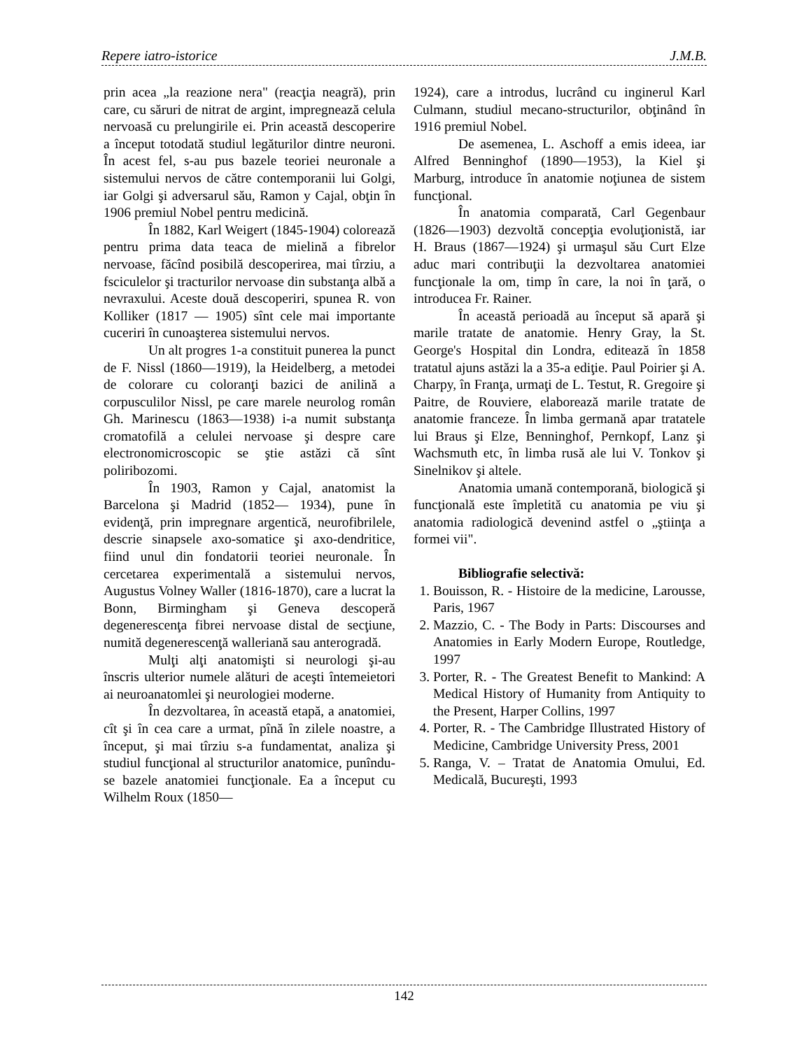Repere iatro-istorice J.M.B.
prin acea „la reazione nera" (reacţia neagră), prin care, cu săruri de nitrat de argint, impregnează celula nervoasă cu prelungirile ei. Prin această descoperire a început totodată studiul legăturilor dintre neuroni. În acest fel, s-au pus bazele teoriei neuronale a sistemului nervos de către contemporanii lui Golgi, iar Golgi şi adversarul său, Ramon y Cajal, obţin în 1906 premiul Nobel pentru medicină.
În 1882, Karl Weigert (1845-1904) colorează pentru prima data teaca de mielină a fibrelor nervoase, făcînd posibilă descoperirea, mai tîrziu, a fsciculelor şi tracturilor nervoase din substanţa albă a nevraxului. Aceste două descoperiri, spunea R. von Kolliker (1817 — 1905) sînt cele mai importante cuceriri în cunoaşterea sistemului nervos.
Un alt progres 1-a constituit punerea la punct de F. Nissl (1860—1919), la Heidelberg, a metodei de colorare cu coloranţi bazici de anilină a corpusculilor Nissl, pe care marele neurolog român Gh. Marinescu (1863—1938) i-a numit substanţa cromatofilă a celulei nervoase şi despre care electronomicroscopic se ştie astăzi că sînt poliribozomi.
În 1903, Ramon y Cajal, anatomist la Barcelona şi Madrid (1852— 1934), pune în evidenţă, prin impregnare argentică, neurofibrilele, descrie sinapsele axo-somatice şi axo-dendritice, fiind unul din fondatorii teoriei neuronale. În cercetarea experimentală a sistemului nervos, Augustus Volney Waller (1816-1870), care a lucrat la Bonn, Birmingham şi Geneva descoperă degenerescenţa fibrei nervoase distal de secţiune, numită degenerescenţă walleriană sau anterogradă.
Mulţi alţi anatomişti si neurologi şi-au înscris ulterior numele alături de aceşti întemeietori ai neuroanatomlei şi neurologiei moderne.
În dezvoltarea, în această etapă, a anatomiei, cît şi în cea care a urmat, pînă în zilele noastre, a început, şi mai tîrziu s-a fundamentat, analiza şi studiul funcţional al structurilor anatomice, punîndu-se bazele anatomiei funcţionale. Ea a început cu Wilhelm Roux (1850—
1924), care a introdus, lucrând cu inginerul Karl Culmann, studiul mecano-structurilor, obţinând în 1916 premiul Nobel.
De asemenea, L. Aschoff a emis ideea, iar Alfred Benninghof (1890—1953), la Kiel şi Marburg, introduce în anatomie noţiunea de sistem funcţional.
În anatomia comparată, Carl Gegenbaur (1826—1903) dezvoltă concepţia evoluţionistă, iar H. Braus (1867—1924) şi urmaşul său Curt Elze aduc mari contribuţii la dezvoltarea anatomiei funcţionale la om, timp în care, la noi în ţară, o introducea Fr. Rainer.
În această perioadă au început să apară şi marile tratate de anatomie. Henry Gray, la St. George's Hospital din Londra, editează în 1858 tratatul ajuns astăzi la a 35-a ediţie. Paul Poirier şi A. Charpy, în Franţa, urmaţi de L. Testut, R. Gregoire şi Paitre, de Rouviere, elaborează marile tratate de anatomie franceze. În limba germană apar tratatele lui Braus şi Elze, Benninghof, Pernkopf, Lanz şi Wachsmuth etc, în limba rusă ale lui V. Tonkov şi Sinelnikov şi altele.
Anatomia umană contemporană, biologică şi funcţională este împletită cu anatomia pe viu şi anatomia radiologică devenind astfel o „ştiinţa a formei vii".
Bibliografie selectivă:
1. Bouisson, R. - Histoire de la medicine, Larousse, Paris, 1967
2. Mazzio, C. - The Body in Parts: Discourses and Anatomies in Early Modern Europe, Routledge, 1997
3. Porter, R. - The Greatest Benefit to Mankind: A Medical History of Humanity from Antiquity to the Present, Harper Collins, 1997
4. Porter, R. - The Cambridge Illustrated History of Medicine, Cambridge University Press, 2001
5. Ranga, V. – Tratat de Anatomia Omului, Ed. Medicală, Bucureşti, 1993
142